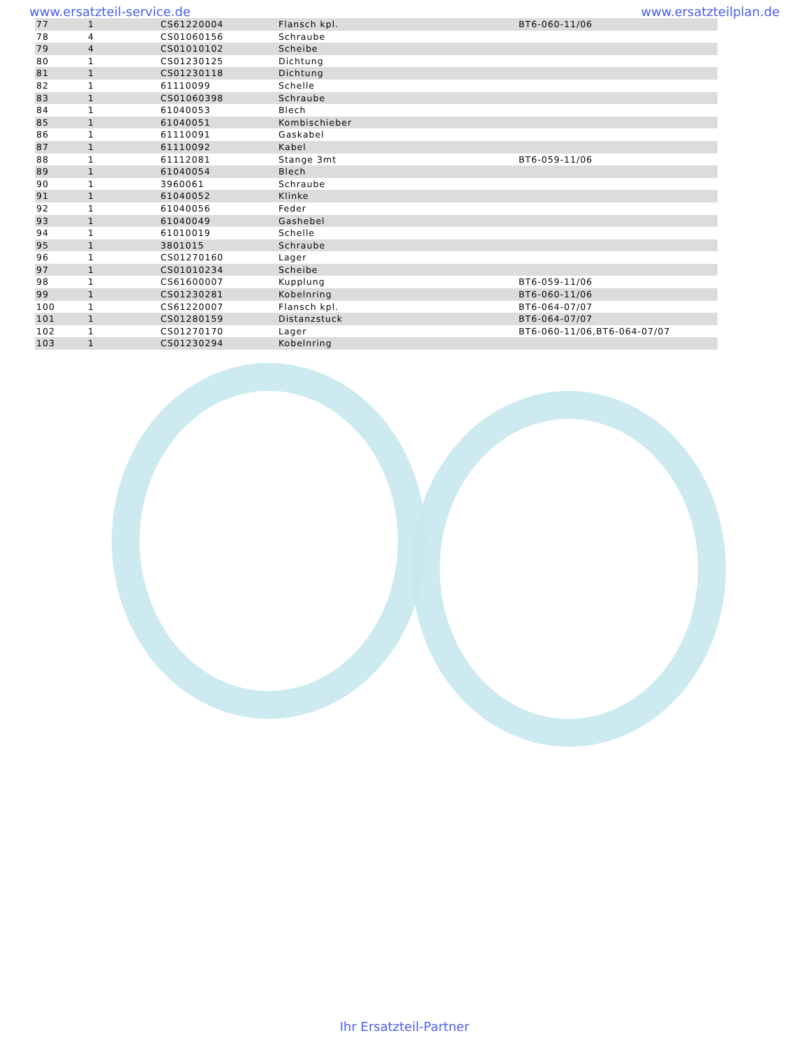www.ersatzteil-service.de www.ersatzteilplan.de
| 77 | 1 | CS61220004 | Flansch kpl. | BT6-060-11/06 |
| 78 | 4 | CS01060156 | Schraube | |
| 79 | 4 | CS01010102 | Scheibe | |
| 80 | 1 | CS01230125 | Dichtung | |
| 81 | 1 | CS01230118 | Dichtung | |
| 82 | 1 | 61110099 | Schelle | |
| 83 | 1 | CS01060398 | Schraube | |
| 84 | 1 | 61040053 | Blech | |
| 85 | 1 | 61040051 | Kombischieber | |
| 86 | 1 | 61110091 | Gaskabel | |
| 87 | 1 | 61110092 | Kabel | |
| 88 | 1 | 61112081 | Stange 3mt | BT6-059-11/06 |
| 89 | 1 | 61040054 | Blech | |
| 90 | 1 | 3960061 | Schraube | |
| 91 | 1 | 61040052 | Klinke | |
| 92 | 1 | 61040056 | Feder | |
| 93 | 1 | 61040049 | Gashebel | |
| 94 | 1 | 61010019 | Schelle | |
| 95 | 1 | 3801015 | Schraube | |
| 96 | 1 | CS01270160 | Lager | |
| 97 | 1 | CS01010234 | Scheibe | |
| 98 | 1 | CS61600007 | Kupplung | BT6-059-11/06 |
| 99 | 1 | CS01230281 | Kobelnring | BT6-060-11/06 |
| 100 | 1 | CS61220007 | Flansch kpl. | BT6-064-07/07 |
| 101 | 1 | CS01280159 | Distanzstuck | BT6-064-07/07 |
| 102 | 1 | CS01270170 | Lager | BT6-060-11/06,BT6-064-07/07 |
| 103 | 1 | CS01230294 | Kobelnring | |
Ihr Ersatzteil-Partner